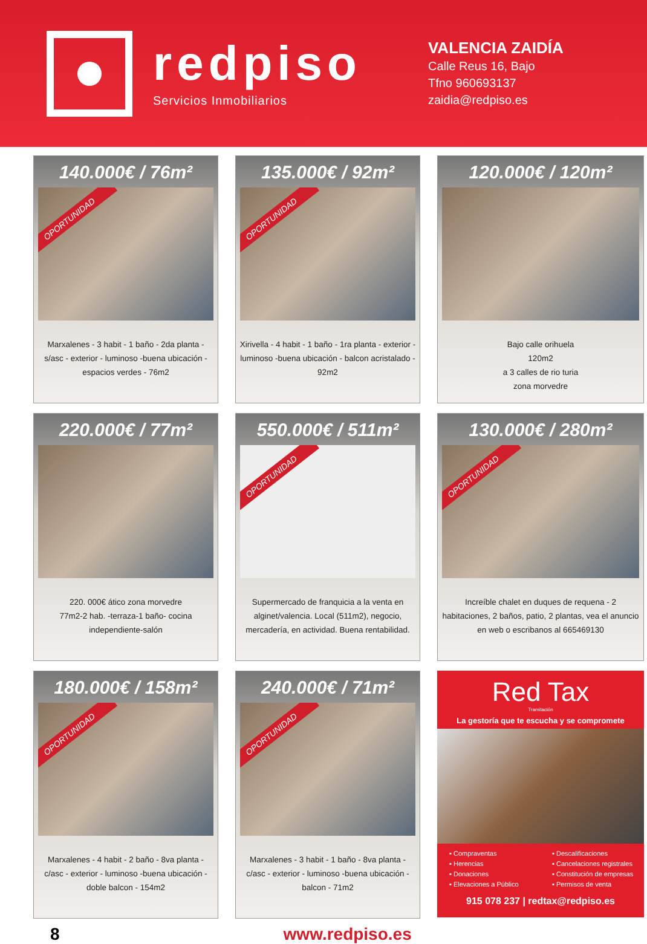redpiso
Servicios Inmobiliarios
VALENCIA ZAIDÍA
Calle Reus 16, Bajo
Tfno 960693137
zaidia@redpiso.es
140.000€ / 76m²
OPORTUNIDAD
Marxalenes - 3 habit - 1 baño - 2da planta - s/asc - exterior - luminoso -buena ubicación - espacios verdes - 76m2
135.000€ / 92m²
OPORTUNIDAD
Xirivella - 4 habit - 1 baño - 1ra planta - exterior - luminoso -buena ubicación - balcon acristalado - 92m2
120.000€ / 120m²
Bajo calle orihuela
120m2
a 3 calles de rio turia
zona morvedre
220.000€ / 77m²
220. 000€ ático zona morvedre
77m2-2 hab. -terraza-1 baño- cocina independiente-salón
550.000€ / 511m²
OPORTUNIDAD
Supermercado de franquicia a la venta en alginet/valencia. Local (511m2), negocio, mercadería, en actividad. Buena rentabilidad.
130.000€ / 280m²
OPORTUNIDAD
Increíble chalet en duques de requena - 2 habitaciones, 2 baños, patio, 2 plantas, vea el anuncio en web o escribanos al 665469130
180.000€ / 158m²
OPORTUNIDAD
Marxalenes - 4 habit - 2 baño - 8va planta - c/asc - exterior - luminoso -buena ubicación - doble balcon - 154m2
240.000€ / 71m²
OPORTUNIDAD
Marxalenes - 3 habit - 1 baño - 8va planta - c/asc - exterior - luminoso -buena ubicación - balcon - 71m2
Red Tax
Tramitación
La gestoría que te escucha y se compromete
▪ Compraventas
▪ Herencias
▪ Donaciones
▪ Elevaciones a Público
▪ Descalificaciones
▪ Cancelaciones registrales
▪ Constitución de empresas
▪ Permisos de venta
915 078 237 | redtax@redpiso.es
8 www.redpiso.es